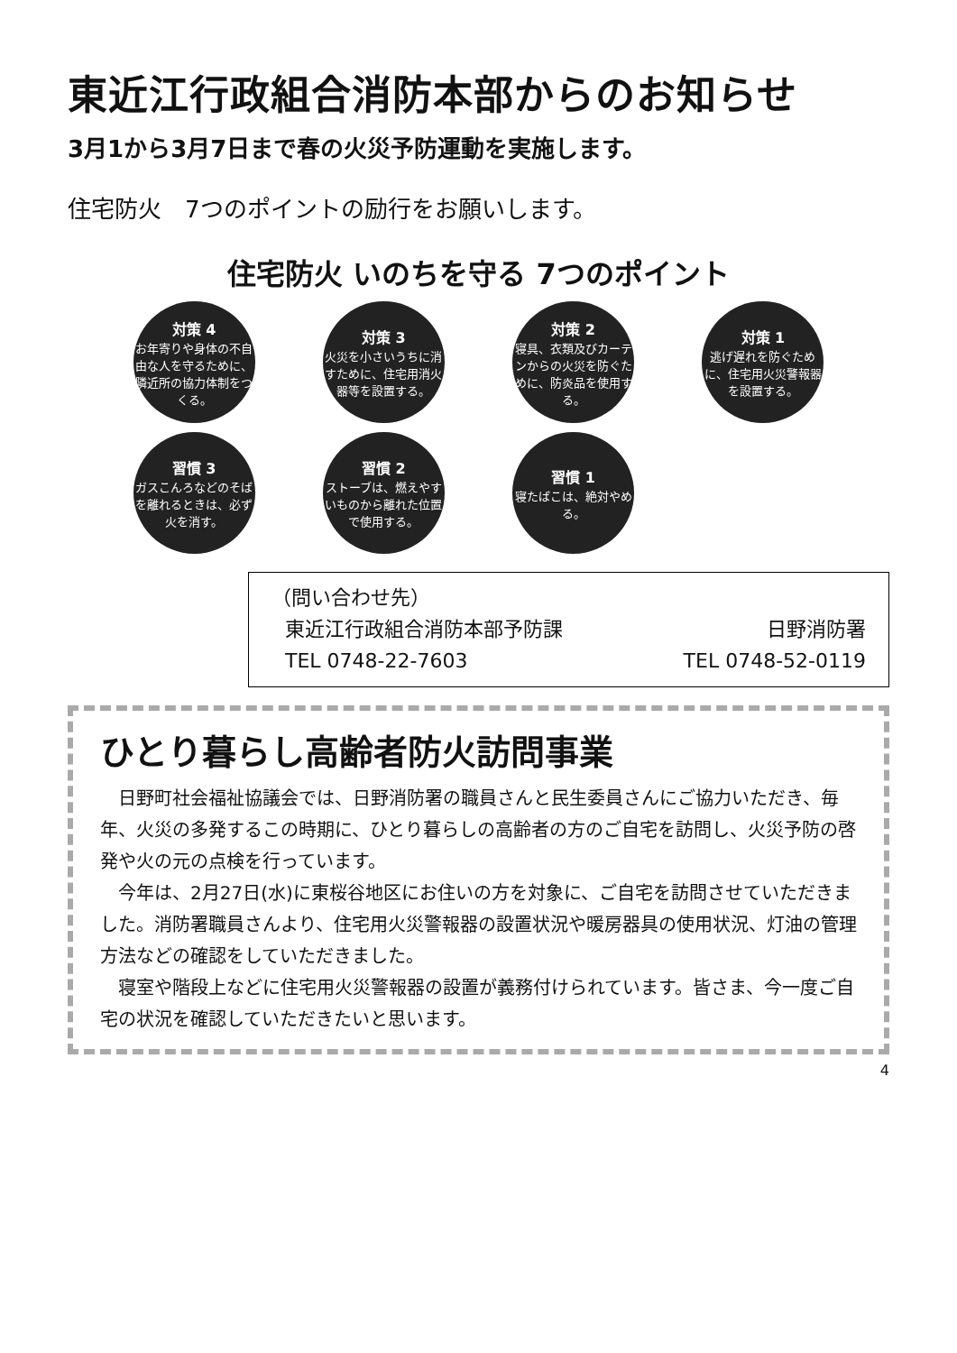東近江行政組合消防本部からのお知らせ
3月1から3月7日まで春の火災予防運動を実施します。
住宅防火　7つのポイントの励行をお願いします。
住宅防火 いのちを守る 7つのポイント
対策 4
お年寄りや身体の不自由な人を守るために、隣近所の協力体制をつくる。
対策 3
火災を小さいうちに消すために、住宅用消火器等を設置する。
対策 2
寝具、衣類及びカーテンからの火災を防ぐために、防炎品を使用する。
対策 1
逃げ遅れを防ぐために、住宅用火災警報器を設置する。
習慣 3
ガスこんろなどのそばを離れるときは、必ず火を消す。
習慣 2
ストーブは、燃えやすいものから離れた位置で使用する。
習慣 1
寝たばこは、絶対やめる。
（問い合わせ先）
東近江行政組合消防本部予防課 日野消防署
TEL 0748-22-7603 TEL 0748-52-0119
ひとり暮らし高齢者防火訪問事業
日野町社会福祉協議会では、日野消防署の職員さんと民生委員さんにご協力いただき、毎年、火災の多発するこの時期に、ひとり暮らしの高齢者の方のご自宅を訪問し、火災予防の啓発や火の元の点検を行っています。
今年は、2月27日(水)に東桜谷地区にお住いの方を対象に、ご自宅を訪問させていただきました。消防署職員さんより、住宅用火災警報器の設置状況や暖房器具の使用状況、灯油の管理方法などの確認をしていただきました。
寝室や階段上などに住宅用火災警報器の設置が義務付けられています。皆さま、今一度ご自宅の状況を確認していただきたいと思います。
4